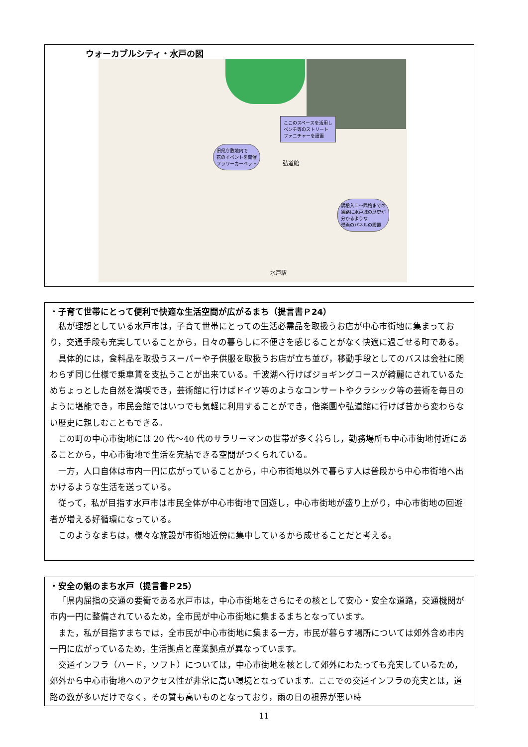ウォーカブルシティ・水戸の図
ここのスペースを活用し
ベンチ等のストリート
ファニチャーを設置
旧県庁敷地内で
花のイベントを開催
フラワーカーペット
隅櫓入口～隅櫓までの
通路に水戸城の歴史が
分かるような
漫画のパネルの設置
弘道館
水戸駅
・子育て世帯にとって便利で快適な生活空間が広がるまち（提言書Ｐ24）
私が理想としている水戸市は，子育て世帯にとっての生活必需品を取扱うお店が中心市街地に集まっており，交通手段も充実していることから，日々の暮らしに不便さを感じることがなく快適に過ごせる町である。
具体的には，食料品を取扱うスーパーや子供服を取扱うお店が立ち並び，移動手段としてのバスは会社に関わらず同じ仕様で乗車賃を支払うことが出来ている。千波湖へ行けばジョギングコースが綺麗にされているためちょっとした自然を満喫でき，芸術館に行けばドイツ等のようなコンサートやクラシック等の芸術を毎日のように堪能でき，市民会館ではいつでも気軽に利用することができ，偕楽園や弘道館に行けば昔から変わらない歴史に親しむこともできる。
この町の中心市街地には 20 代～40 代のサラリーマンの世帯が多く暮らし，勤務場所も中心市街地付近にあることから，中心市街地で生活を完結できる空間がつくられている。
一方，人口自体は市内一円に広がっていることから，中心市街地以外で暮らす人は普段から中心市街地へ出かけるような生活を送っている。
従って，私が目指す水戸市は市民全体が中心市街地で回遊し，中心市街地が盛り上がり，中心市街地の回遊者が増える好循環になっている。
このようなまちは，様々な施設が市街地近傍に集中しているから成せることだと考える。
・安全の魁のまち水戸（提言書Ｐ25）
「県内屈指の交通の要衝である水戸市は，中心市街地をさらにその核として安心・安全な道路，交通機関が市内一円に整備されているため，全市民が中心市街地に集まるまちとなっています。
また，私が目指すまちでは，全市民が中心市街地に集まる一方，市民が暮らす場所については郊外含め市内一円に広がっているため，生活拠点と産業拠点が異なっています。
交通インフラ（ハード，ソフト）については，中心市街地を核として郊外にわたっても充実しているため，郊外から中心市街地へのアクセス性が非常に高い環境となっています。ここでの交通インフラの充実とは，道路の数が多いだけでなく，その質も高いものとなっており，雨の日の視界が悪い時
11